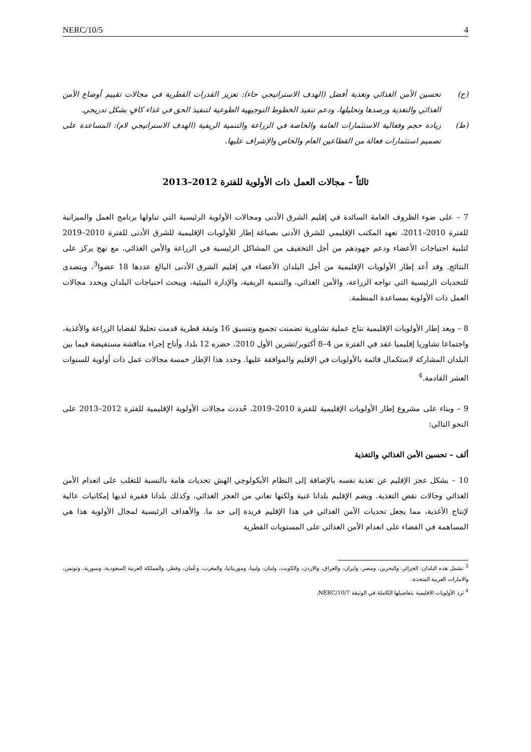NERC/10/5 4
(ح) تحسين الأمن الغذائي وتغذية أفضل (الهدف الاستراتيجي حاء): تعزيز القدرات القطرية في مجالات تقييم أوضاع الأمن الغذائي والتغذية ورصدها وتحليلها، ودعم تنفيذ الخطوط التوجيهية الطوعية لتنفيذ الحق في غذاء كافٍ بشكل تدريجي.
(ط) زيادة حجم وفعالية الاستثمارات العامة والخاصة في الزراعة والتنمية الريفية (الهدف الاستراتيجي لام): المساعدة على تصميم استثمارات فعالة من القطاعين العام والخاص والإشراف عليها.
ثالثاً – مجالات العمل ذات الأولوية للفترة 2012–2013
7 – على ضوء الظروف العامة السائدة في إقليم الشرق الأدنى ومجالات الأولوية الرئيسية التي تناولها برنامج العمل والميزانية للفترة 2010–2011، تعهد المكتب الإقليمي للشرق الأدنى بصياغة إطار للأولويات الإقليمية للشرق الأدنى للفترة 2010–2019 لتلبية احتياجات الأعضاء ودعم جهودهم من أجل التخفيف من المشاكل الرئيسية في الزراعة والأمن الغذائي، مع نهج يركز على النتائج. وقد أعد إطار الأولويات الإقليمية من أجل البلدان الأعضاء في إقليم الشرق الأدنى البالغ عددها 18 عضوا<sup>3</sup>، ويتصدى للتحديات الرئيسية التي تواجه الزراعة، والأمن الغذائي، والتنمية الريفية، والإدارة البيئية، ويبحث احتياجات البلدان ويحدد مجالات العمل ذات الأولوية بمساعدة المنظمة.
8 – ويعد إطار الأولويات الإقليمية نتاج عملية تشاورية تضمنت تجميع وتنسيق 16 وثيقة قطرية قدمت تحليلا لقضايا الزراعة والأغذية، واجتماعا تشاوريا إقليميا عقد في الفترة من 4–8 أكتوبر/تشرين الأول 2010، حضره 12 بلدا، وأتاح إجراء مناقشة مستفيضة فيما بين البلدان المشاركة لاستكمال قائمة بالأولويات في الإقليم والموافقة عليها. وحدد هذا الإطار خمسة مجالات عمل ذات أولوية للسنوات العشر القادمة.<sup>4</sup>
9 – وبناء على مشروع إطار الأولويات الإقليمية للفترة 2010–2019، حُددت مجالات الأولوية الإقليمية للفترة 2012–2013 على النحو التالي:
ألف – تحسين الأمن الغذائي والتغذية
10 – يشكل عجز الإقليم عن تغذية نفسه بالإضافة إلى النظام الأيكولوجي الهش تحديات هامة بالنسبة للتغلب على انعدام الأمن الغذائي وحالات نقص التغذية. ويضم الإقليم بلدانا غنية ولكنها تعاني من العجز الغذائي، وكذلك بلدانا فقيرة لديها إمكانيات عالية لإنتاج الأغذية، مما يجعل تحديات الأمن الغذائي في هذا الإقليم فريدة إلى حد ما. والأهداف الرئيسية لمجال الأولوية هذا هي المساهمة في القضاء على انعدام الأمن الغذائي على المستويات القطرية
<sup>3</sup> تشمل هذه البلدان: الجزائر، والبحرين، ومصر، وايران، والعراق، والاردن، والكويت، ولبنان، وليبيا، وموريتانيا، والمغرب، وعُمان، وقطر، والمملكة العربية السعودية، وسورية، وتونس، والامارات العربية المتحدة.
<sup>4</sup> ترد الأولويات الاقليمية بتفاصيلها الكاملة في الوثيقة NERC/10/7.